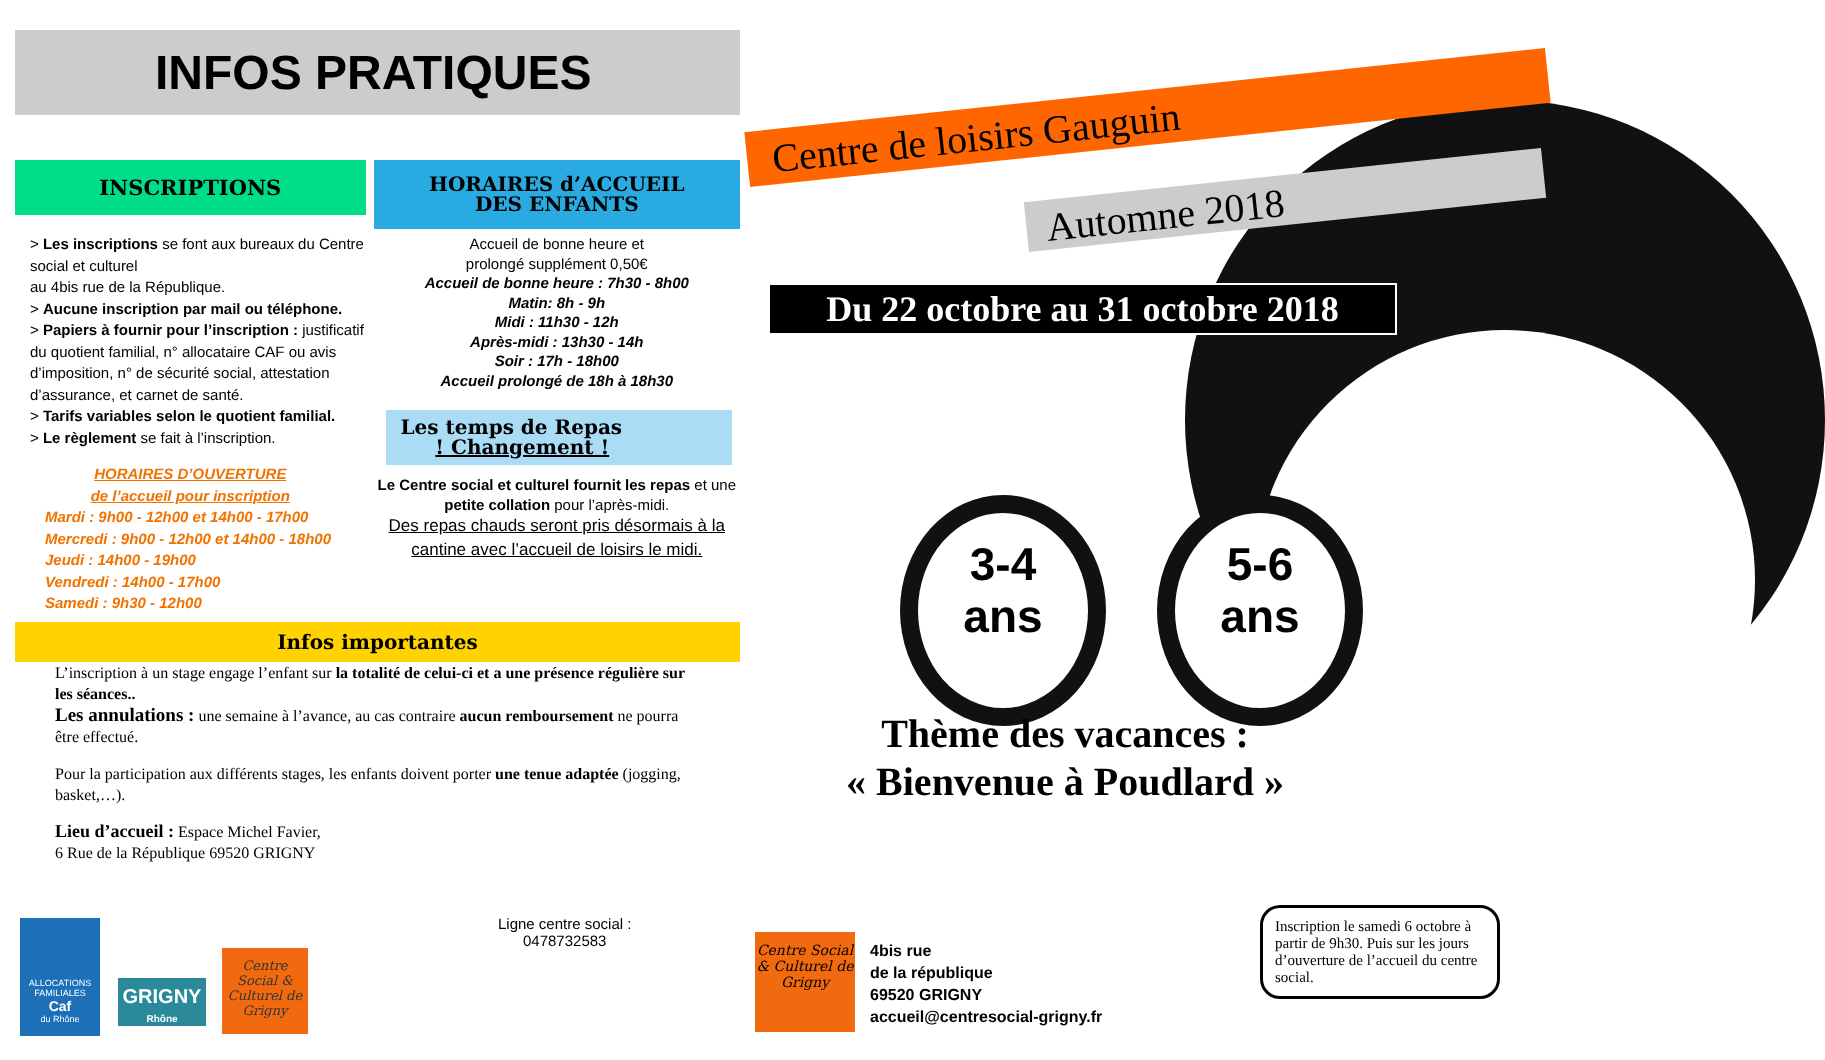INFOS PRATIQUES
INSCRIPTIONS
> Les inscriptions se font aux bureaux du Centre social et culturel
au 4bis rue de la République.
> Aucune inscription par mail ou téléphone.
> Papiers à fournir pour l’inscription : justificatif du quotient familial, n° allocataire CAF ou avis d’imposition, n° de sécurité social, attestation d’assurance, et carnet de santé.
> Tarifs variables selon le quotient familial.
> Le règlement se fait à l’inscription.
HORAIRES D’OUVERTURE
de l’accueil pour inscription
Mardi : 9h00 - 12h00 et 14h00 - 17h00
Mercredi : 9h00 - 12h00 et 14h00 - 18h00
Jeudi : 14h00 - 19h00
Vendredi : 14h00 - 17h00
Samedi : 9h30 - 12h00
HORAIRES d’ACCUEIL
DES ENFANTS
Accueil de bonne heure et
prolongé supplément 0,50€
Accueil de bonne heure : 7h30 - 8h00
Matin: 8h - 9h
Midi : 11h30 - 12h
Après-midi : 13h30 - 14h
Soir : 17h - 18h00
Accueil prolongé de 18h à 18h30
Les temps de Repas
! Changement !
Le Centre social et culturel fournit les repas et une petite collation pour l’après-midi.
Des repas chauds seront pris désormais à la cantine avec l’accueil de loisirs le midi.
Infos importantes
L’inscription à un stage engage l’enfant sur la totalité de celui-ci et a une présence régulière sur les séances..
Les annulations : une semaine à l’avance, au cas contraire aucun remboursement ne pourra être effectué.
Pour la participation aux différents stages, les enfants doivent porter une tenue adaptée (jogging, basket,…).
Lieu d’accueil : Espace Michel Favier,
6 Rue de la République 69520 GRIGNY
ALLOCATIONS FAMILIALES
Caf
du Rhône
GRIGNY
Rhône
Centre Social & Culturel de Grigny
Ligne centre social :
0478732583
Centre de loisirs Gauguin
Automne 2018
Du 22 octobre au 31 octobre 2018
3-4
ans
5-6
ans
Thème des vacances :
« Bienvenue à Poudlard »
Inscription le samedi 6 octobre à partir de 9h30. Puis sur les jours d’ouverture de l’accueil du centre social.
Centre Social & Culturel de Grigny
4bis rue
de la république
69520 GRIGNY
accueil@centresocial-grigny.fr